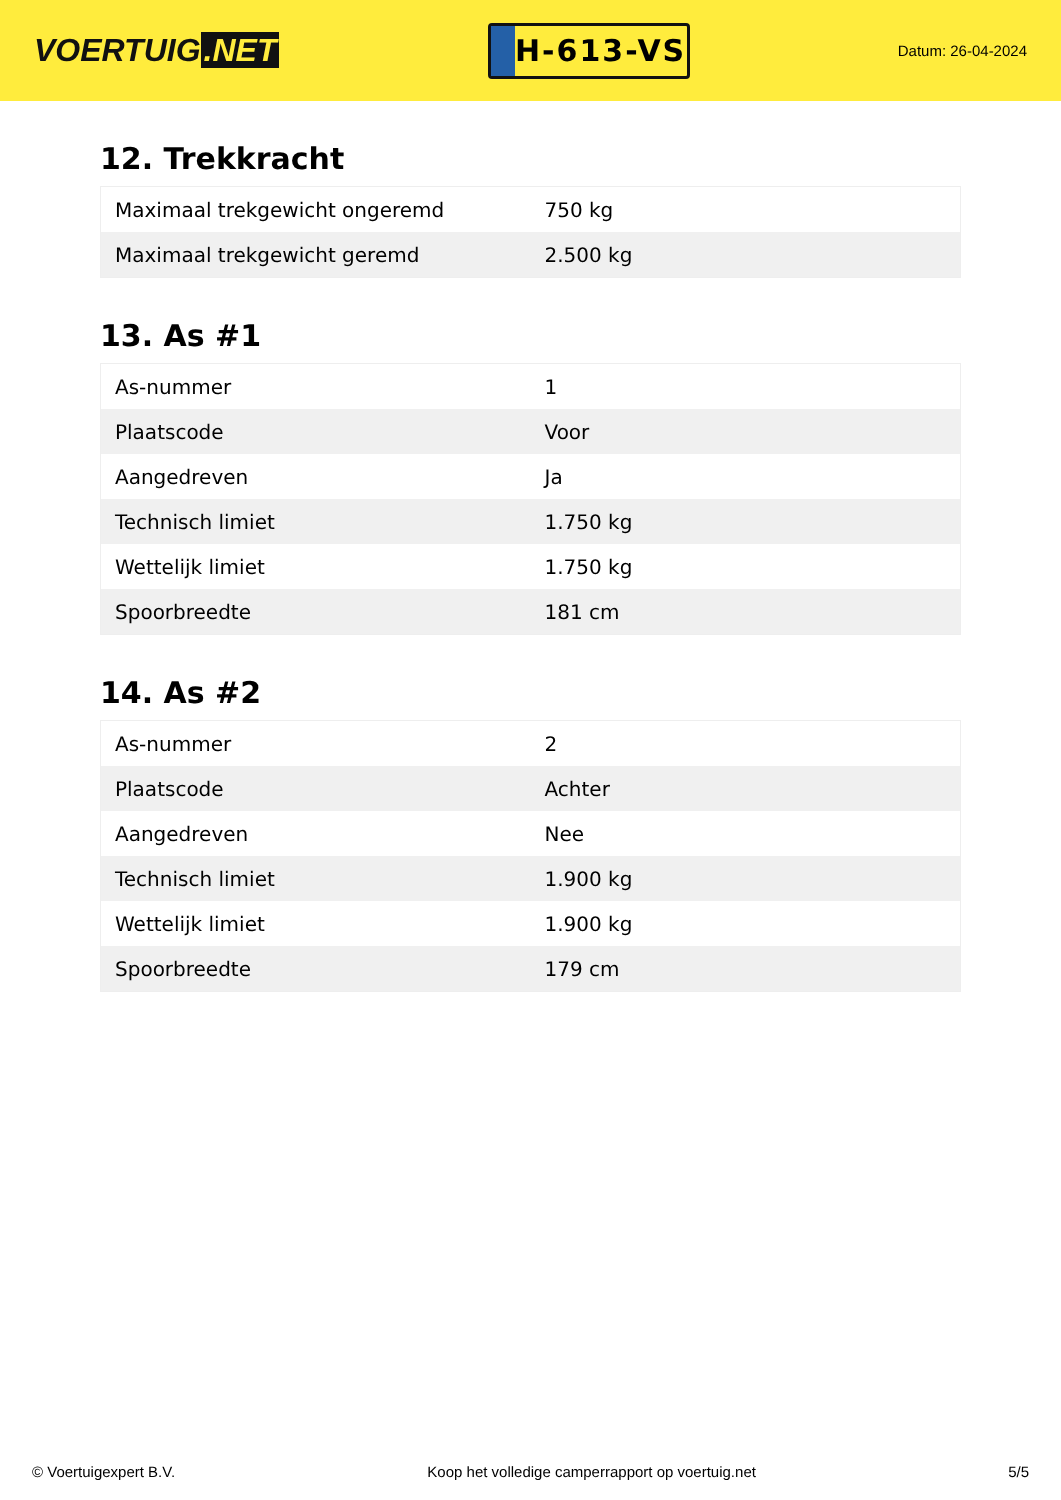VOERTUIG.NET
H-613-VS
Datum: 26-04-2024
12. Trekkracht
| Maximaal trekgewicht ongeremd | 750 kg |
| Maximaal trekgewicht geremd | 2.500 kg |
13. As #1
| As-nummer | 1 |
| Plaatscode | Voor |
| Aangedreven | Ja |
| Technisch limiet | 1.750 kg |
| Wettelijk limiet | 1.750 kg |
| Spoorbreedte | 181 cm |
14. As #2
| As-nummer | 2 |
| Plaatscode | Achter |
| Aangedreven | Nee |
| Technisch limiet | 1.900 kg |
| Wettelijk limiet | 1.900 kg |
| Spoorbreedte | 179 cm |
© Voertuigexpert B.V. Koop het volledige camperrapport op voertuig.net 5/5